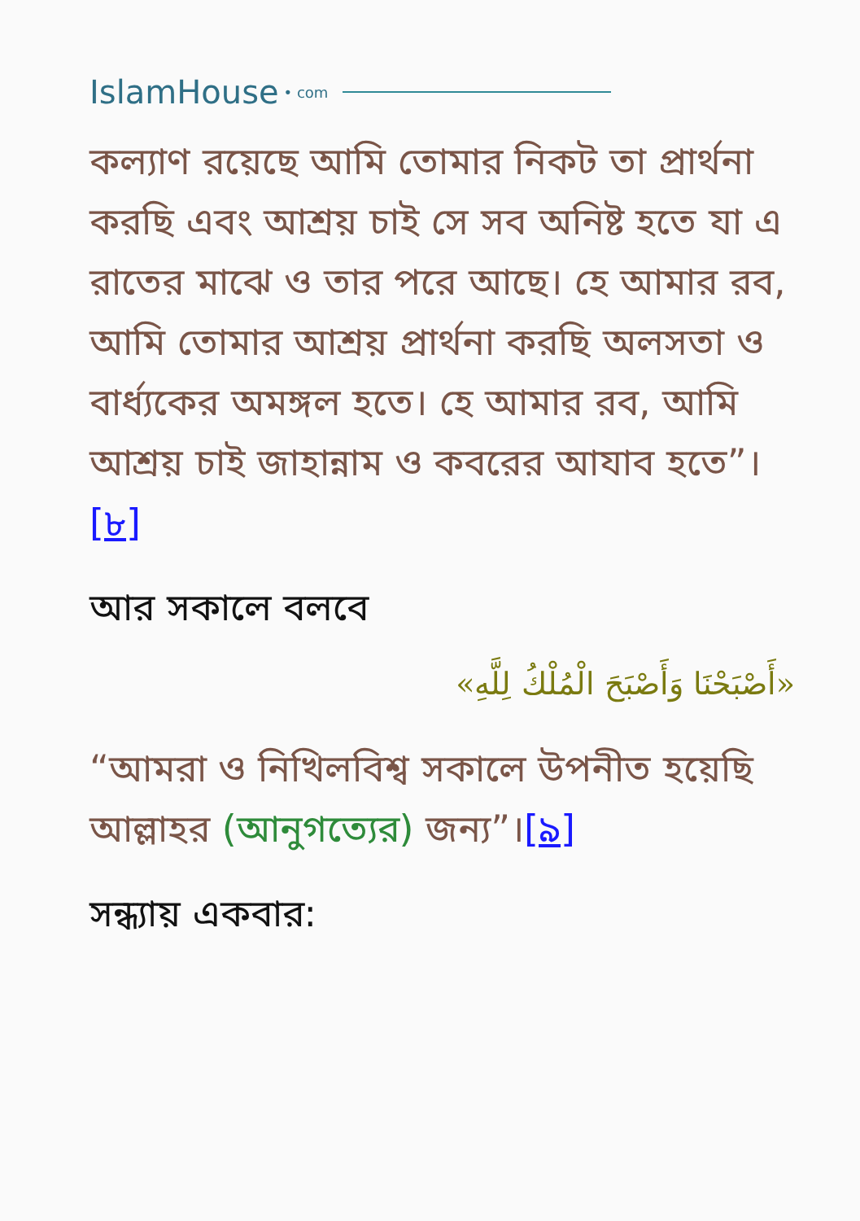IslamHouse • com
কল্যাণ রয়েছে আমি তোমার নিকট তা প্রার্থনা করছি এবং আশ্রয় চাই সে সব অনিষ্ট হতে যা এ রাতের মাঝে ও তার পরে আছে। হে আমার রব, আমি তোমার আশ্রয় প্রার্থনা করছি অলসতা ও বার্ধ্যকের অমঙ্গল হতে। হে আমার রব, আমি আশ্রয় চাই জাহান্নাম ও কবরের আযাব হতে”।[৮]
আর সকালে বলবে
«أَصْبَحْنَا وَأَصْبَحَ الْمُلْكُ لِلَّهِ»
“আমরা ও নিখিলবিশ্ব সকালে উপনীত হয়েছি আল্লাহর (আনুগত্যের) জন্য”।[৯]
সন্ধ্যায় একবার: